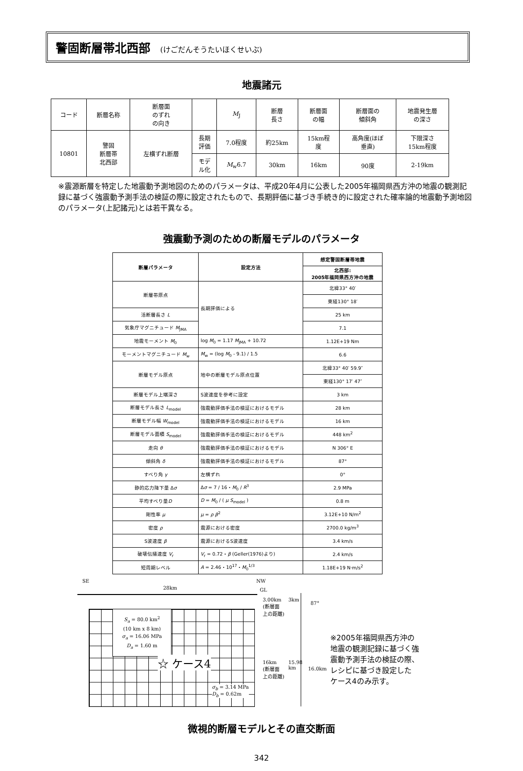警固断層帯北西部 (けごだんそうたいほくせいぶ)
地震諸元
| コード | 断層名称 | 断層面 のずれ の向き | | M<sub>J</sub> | 断層 長さ | 断層面 の幅 | 断層面の 傾斜角 | 地震発生層 の深さ |
| --- | --- | --- | --- | --- | --- | --- | --- | --- |
| 10801 | 警固 断層帯 北西部 | 左横ずれ断層 | 長期 評価 | 7.0程度 | 約25km | 15km程 度 | 高角度(ほぼ 垂直) | 下限深さ 15km程度 |
| | | | モデ ル化 | M<sub>w</sub>6.7 | 30km | 16km | 90度 | 2-19km |
※震源断層を特定した地震動予測地図のためのパラメータは、平成20年4月に公表した2005年福岡県西方沖の地震の観測記録に基づく強震動予測手法の検証の際に設定されたもので、長期評価に基づき手続き的に設定された確率論的地震動予測地図のパラメータ(上記諸元)とは若干異なる。
強震動予測のための断層モデルのパラメータ
| 断層パラメータ | 設定方法 | 想定警固断層帯地震 |
| --- | --- | --- |
| | | 北西部: 2005年福岡県西方沖の地震 |
| 断層帯原点 | 長期評価による | 北緯33° 40′ |
| | | 東経130° 18′ |
| 活断層長さ L | | 25 km |
| 気象庁マグニチュード M<sub>JMA</sub> | | 7.1 |
| 地震モーメント M<sub>0</sub> | log M<sub>0</sub> = 1.17 M<sub>JMA</sub> + 10.72 | 1.12E+19 Nm |
| モーメントマグニチュード M<sub>w</sub> | M<sub>w</sub> = (log M<sub>0</sub> - 9.1) / 1.5 | 6.6 |
| 断層モデル原点 | 地中の断層モデル原点位置 | 北緯33° 40′ 59.9″ |
| | | 東経130° 17′ 47″ |
| 断層モデル上端深さ | S波速度を参考に設定 | 3 km |
| 断層モデル長さ L<sub>model</sub> | 強震動評価手法の検証におけるモデル | 28 km |
| 断層モデル幅 W<sub>model</sub> | 強震動評価手法の検証におけるモデル | 16 km |
| 断層モデル面積 S<sub>model</sub> | 強震動評価手法の検証におけるモデル | 448 km<sup>2</sup> |
| 走向 θ | 強震動評価手法の検証におけるモデル | N 306° E |
| 傾斜角 δ | 強震動評価手法の検証におけるモデル | 87° |
| すべり角 γ | 左横ずれ | 0° |
| 静的応力降下量 Δ σ | Δ σ = 7 / 16・ M<sub>0</sub> / R<sup>3</sup> | 2.9 MPa |
| 平均すべり量 D | D = M<sub>0</sub> / ( μ S<sub>model</sub> ) | 0.8 m |
| 剛性率 μ | μ = ρ β<sup>2</sup> | 3.12E+10 N/m<sup>2</sup> |
| 密度 ρ | 震源における密度 | 2700.0 kg/m<sup>3</sup> |
| S波速度 β | 震源におけるS波速度 | 3.4 km/s |
| 破壊伝播速度 V<sub>r</sub> | V<sub>r</sub> = 0.72・ β (Geller(1976)より) | 2.4 km/s |
| 短周期レベル | A = 2.46・10<sup>17</sup>・ M<sub>0</sub><sup>1/3</sup> | 1.18E+19 N·m/s<sup>2</sup> |
SE NW
28km GL
S<sub>a</sub> = 80.0 km<sup>2</sup>
(10 km x 8 km)
σ<sub>a</sub> = 16.06 MPa
D<sub>a</sub> = 1.60 m
☆ ケース4
σ<sub>b</sub> = 3.14 MPa
D<sub>b</sub> = 0.62m
3.00km
(断層面
上の距離)
3km
87°
16km
(断層面
上の距離)
15.98
km
16.0km
※2005年福岡県西方沖の
地震の観測記録に基づく強
震動予測手法の検証の際、
レシピに基づき設定した
ケース4のみ示す。
微視的断層モデルとその直交断面
342